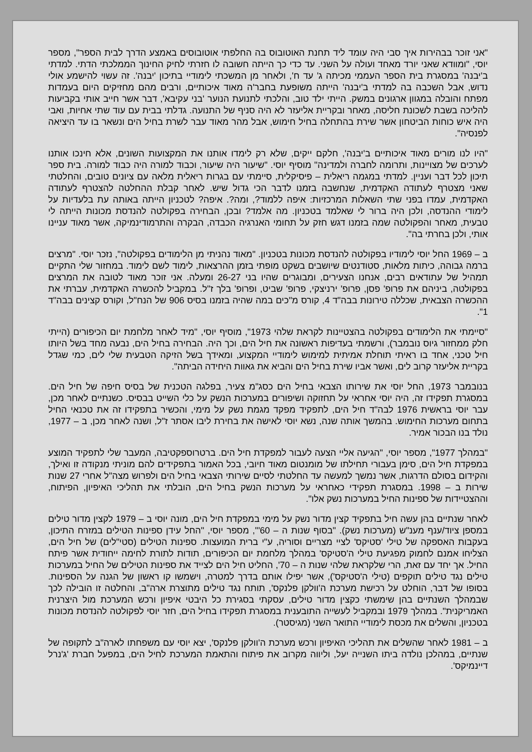"אני זוכר בבהירות איך סבי היה עומד ליד תחנת האוטובוס בה החלפתי אוטובוסים באמצע הדרך לבית הספר", מספר יוסי, "ומוודא שאני יורד מאחד ועולה על השני. עד כדי כך הייתה חשובה לו חזרתי לחיק החינוך הממלכתי הדתי. למדתי ב'יבנה' במסגרת בית הספר העממי מכיתה ג' עד ח', ולאחר מן המשכתי לימודיי בתיכון 'יבנה'. זה עשוי להישמע אולי נדוש, אבל השכבה בה למדתי ב'יבנה' הייתה משופעת בחבר'ה מאוד איכותיים, ורבים מהם מחזיקים היום בעמדות מפתח והובלה במגוון ארגונים במשק. הייתי ילד טוב, והלכתי לתנועת הנוער 'בני עקיבא', דבר אשר חייב אותי בקביעות להליכה בשבת לשכונת חליסה, מאחר ובקריית אליעזר לא היה סניף של התנועה. גדלתי בבית עם עוד שתי אחיות, ואבי היה איש כוחות הביטחון אשר שירת בהתחלה בחיל חימוש, אבל מהר מאוד עבר לשרת בחיל הים ונשאר בו עד היציאה לפנסיה".
"היו לנו מורים מאוד איכותיים ב'יבנה', חלקם ייקים, שלא רק לימדו אותנו את המקצועות השונים, אלא חינכו אותנו לערכים של מצויינות, ותרומה לחברה ולמדינה" מוסיף יוסי. "שיעור היה שיעור, וכבוד למורה היה כבוד למורה. בית ספר תיכון לכל דבר ועניין. למדתי במגמה ריאלית – פיסיקלית, סיימתי עם בגרות ריאלית מלאה עם ציונים טובים, והחלטתי שאני מצטרף לעתודה האקדמית, שנחשבה בזמנו לדבר הכי גדול שיש. לאחר קבלת ההחלטה להצטרף לעתודה האקדמית, עמדו בפני שתי השאלות המרכזיות: איפה ללמוד?, ומה?. איפה? לטכניון הייתה באותה עת בלעדיות על לימודי ההנדסה, ולכן היה ברור לי שאלמד בטכניון. מה אלמד? ובכן, הבחירה בפקולטה להנדסת מכונות הייתה לי טבעית, מאחר והפקולטה שמה בזמנו דגש חזק על תחומי האנרגיה הכבדה, הבקרה והתרמודינמיקה, אשר מאוד עניינו אותי, ולכן בחרתי בה".
ב – 1969 החל יוסי לימודיו בפקולטה להנדסת מכונות בטכניון. "מאוד נהניתי מן הלימודים בפקולטה", נזכר יוסי. "מרצים ברמה גבוהה, כיתות מלאות, סטודנטים שיושבים בשקט מופתי בזמן ההרצאות, לימוד לשם לימוד. במחזור שלי התקיים תמהיל של עתודאים רבים, אנחנו הצעירים, ומבוגרים שהיו בני 26-27 ומעלה. אני זוכר מאוד לטובה את המרצים בפקולטה, ביניהם את פרופ' פסן, פרופ' ירניצקי, פרופ' שביט, ופרופ' בלך ז"ל. במקביל להכשרה האקדמית, עברתי את ההכשרה הצבאית, שכללה טירונות בבה"ד 4, קורס מ"כים במה שהיה בזמנו בסיס 906 של הנח"ל, וקורס קצינים בבה"ד 1".
"סיימתי את הלימודים בפקולטה בהצטיינות לקראת שלהי 1973", מוסיף יוסי, "מיד לאחר מלחמת יום הכיפורים (הייתי חלק ממחזור גיוס נובמבר), ורשמתי בעדיפות ראשונה את חיל הים, וכך היה. הבחירה בחיל הים, נבעה מחד בשל היותו חיל טכני, אחד בו ראיתי תוחלת אמיתית למימוש לימודיי המקצוע, ומאידך בשל הזיקה הטבעית שלי לים, כמי שגדל בקריית אליעזר קרוב לים, ואשר אביו שירת בחיל הים והביא את גאוות היחידה הביתה".
בנובמבר 1973, החל יוסי את שירותו הצבאי בחיל הים כסג"מ צעיר, בפלגה הטכנית של בסיס חיפה של חיל הים. במסגרת תפקידו זה, היה יוסי אחראי על תחזוקה ושיפורים במערכות הנשק על כלי השייט בבסיס. כשנתיים לאחר מכן, עבר יוסי בראשית 1976 לבה"ד חיל הים, לתפקיד מפקד מגמת נשק על מימי, והכשיר בתפקידו זה את טכנאי החיל בתחום מערכות החימוש. בהמשך אותה שנה, נשא יוסי לאישה את בחירת ליבו אסתר ז"ל, ושנה לאחר מכן, ב – 1977, נולד בנו הבכור אמיר.
"במהלך 1977", מספר יוסי, "הגיעה אליי הצעה לעבור למפקדת חיל הים. ברטרוספקטיבה, המעבר שלי לתפקיד המוצע במפקדת חיל הים, סימן בעבורי תחילתו של מומנטום מאוד חיובי, בכל האמור בתפקידים להם מוניתי מנקודה זו ואילך, והקידום בסולם הדרגות, אשר נמשך למעשה עד החלטתי לסיים שירותי הצבאי בחיל הים ולפרוש מצה"ל אחרי 27 שנות שירות ב – 1998. במסגרת תפקידי כאחראי על מערכות הנשק בחיל הים, הובלתי את תהליכי האיפיון, הפיתוח, וההצטיידות של ספינות החיל במערכות נשק אלו".
לאחר שנתיים בהן עשה חיל בתפקיד קצין מדור נשק על מימי במפקדת חיל הים, מונה יוסי ב – 1979 לקצין מדור טילים במספן ציוד/ענף מענ"ש (מערכות נשק). "בסוף שנות ה – 60'", מספר יוסי, "החל עידן ספינות הטילים במזרח התיכון, בעקבות האספקה של טילי 'סטיקס' לציי מצריים וסוריה, ע"י ברית המועצות. ספינות הטילים (סטי"לים) של חיל הים, הצליחו אמנם לחמוק מפגיעת טילי ה'סטיקס' במהלך מלחמת יום הכיפורים, תודות לתורת לחימה ייחודית אשר פיתח החיל. אך יחד עם זאת, הרי שלקראת שלהי שנות ה – 70', החליט חיל הים לצייד את ספינות הטילים של החיל במערכות טילים נגד טילים תוקפים (טילי ה'סטיקס'), אשר יפילו אותם בדרך למטרה, וישמשו קו ראשון של הגנה על הספינות. בסופו של דבר, הוחלט על רכישת מערכת ה'וולקן פלנקס', תותח נגד טילים מתוצרת ארה"ב, והחלטה זו הובילה לכך שבמהלך השנתיים בהן שימשתי כקצין מדור טילים, עסקתי בסגירת כל היבטי איפיון ורכש המערכת מול היצרנית האמריקנית". במהלך 1979 ובמקביל לעשייה התובענית במסגרת תפקידו בחיל הים, חזר יוסי לפקולטה להנדסת מכונות בטכניון, והשלים את מכסת לימודיי התואר השני (מגיסטר).
ב – 1981 לאחר שהשלים את תהליכי האיפיון ורכש מערכת ה'וולקן פלנקס', יצא יוסי עם משפחתו לארה"ב לתקופה של שנתיים, במהלכן נולדה ביתו השנייה יעל, וליווה מקרוב את פיתוח והתאמת המערכת לחיל הים, במפעל חברת 'ג'נרל דיינמיקס'.